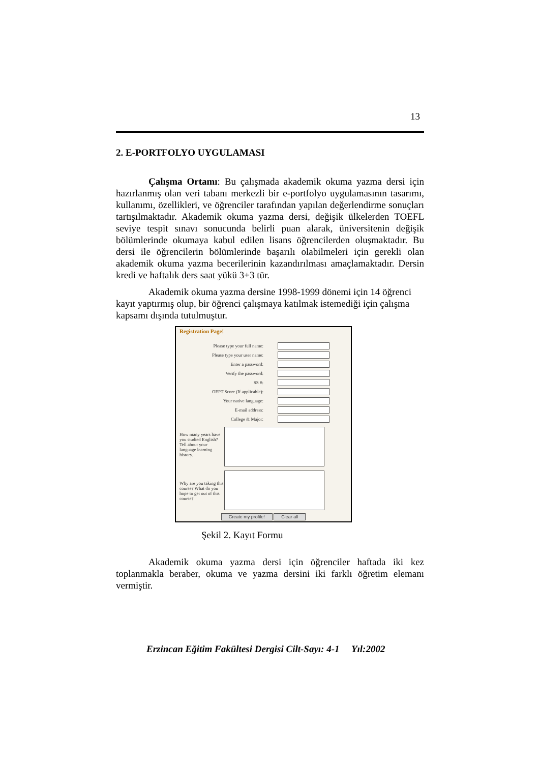13
2. E-PORTFOLYO UYGULAMASI
Çalışma Ortamı: Bu çalışmada akademik okuma yazma dersi için hazırlanmış olan veri tabanı merkezli bir e-portfolyo uygulamasının tasarımı, kullanımı, özellikleri, ve öğrenciler tarafından yapılan değerlendirme sonuçları tartışılmaktadır. Akademik okuma yazma dersi, değişik ülkelerden TOEFL seviye tespit sınavı sonucunda belirli puan alarak, üniversitenin değişik bölümlerinde okumaya kabul edilen lisans öğrencilerden oluşmaktadır. Bu dersi ile öğrencilerin bölümlerinde başarılı olabilmeleri için gerekli olan akademik okuma yazma becerilerinin kazandırılması amaçlamaktadır. Dersin kredi ve haftalık ders saat yükü 3+3 tür.
Akademik okuma yazma dersine 1998-1999 dönemi için 14 öğrenci kayıt yaptırmış olup, bir öğrenci çalışmaya katılmak istemediği için çalışma kapsamı dışında tutulmuştur.
Registration Page!
Please type your full name:
Please type your user name:
Enter a password:
Verify the password:
SS #:
OEPT Score (If applicable):
Your native language:
E-mail address:
College & Major:
How many years have you studied English? Tell about your language learning history.
Why are you taking this course? What do you hope to get out of this course?
Create my profile! Clear all
Şekil 2. Kayıt Formu
Akademik okuma yazma dersi için öğrenciler haftada iki kez toplanmakla beraber, okuma ve yazma dersini iki farklı öğretim elemanı vermiştir.
Erzincan Eğitim Fakültesi Dergisi Cilt-Sayı: 4-1 Yıl:2002